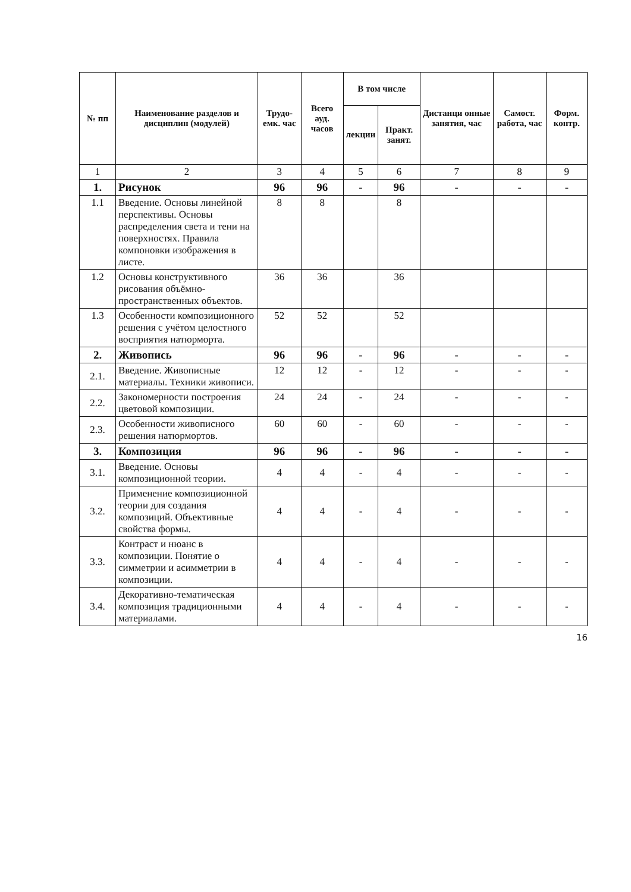| № пп | Наименование разделов и дисциплин (модулей) | Трудо-емк. час | Всего ауд. часов | В том числе | | Дистанци онные занятия, час | Самост. работа, час | Форм. контр. |
| --- | --- | --- | --- | --- | --- | --- | --- | --- |
| | | | | лекции | Практ. занят. | | | |
| 1 | 2 | 3 | 4 | 5 | 6 | 7 | 8 | 9 |
| 1. | Рисунок | 96 | 96 | - | 96 | - | - | - |
| 1.1 | Введение. Основы линейной перспективы. Основы распределения света и тени на поверхностях. Правила компоновки изображения в листе. | 8 | 8 | | 8 | | | |
| 1.2 | Основы конструктивного рисования объёмно-пространственных объектов. | 36 | 36 | | 36 | | | |
| 1.3 | Особенности композиционного решения с учётом целостного восприятия натюрморта. | 52 | 52 | | 52 | | | |
| 2. | Живопись | 96 | 96 | - | 96 | - | - | - |
| 2.1. | Введение. Живописные материалы. Техники живописи. | 12 | 12 | - | 12 | - | - | - |
| 2.2. | Закономерности построения цветовой композиции. | 24 | 24 | - | 24 | - | - | - |
| 2.3. | Особенности живописного решения натюрмортов. | 60 | 60 | - | 60 | - | - | - |
| 3. | Композиция | 96 | 96 | - | 96 | - | - | - |
| 3.1. | Введение. Основы композиционной теории. | 4 | 4 | - | 4 | - | - | - |
| 3.2. | Применение композиционной теории для создания композиций. Объективные свойства формы. | 4 | 4 | - | 4 | - | - | - |
| 3.3. | Контраст и нюанс в композиции. Понятие о симметрии и асимметрии в композиции. | 4 | 4 | - | 4 | - | - | - |
| 3.4. | Декоративно-тематическая композиция традиционными материалами. | 4 | 4 | - | 4 | - | - | - |
16